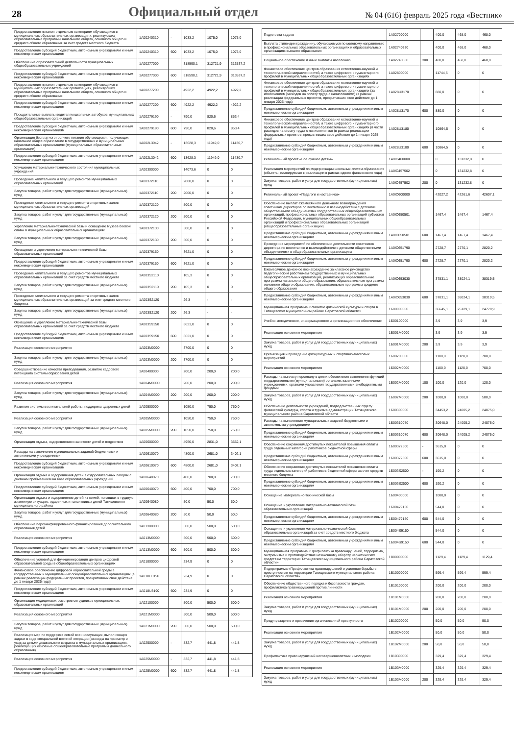28 Официальный отдел № 04 (616) февраль 2025 года «Вестник»
| Предоставление питания отдельным категориям обучающихся в муниципальных образовательных организациях, реализующих образовательные программы начального общего, основного общего и среднего общего образования за счет средств местного бюджета | 1А00240310 | - | 1033,2 | 1075,0 | 1075,0 |
| Предоставление субсидий бюджетным, автономным учреждениям и иным некоммерческим организациям | 1А00240310 | 600 | 1033,2 | 1075,0 | 1075,0 |
| Обеспечение образовательной деятельности муниципальных общеобразовательных учреждений | 1А00277000 | | 318590,1 | 312721,9 | 313537,2 |
| Предоставление субсидий бюджетным, автономным учреждениям и иным некоммерческим организациям | 1А00277000 | 600 | 318590,1 | 312721,9 | 313537,2 |
| Предоставление питания отдельным категориям обучающихся в муниципальных образовательных организациях, реализующих образовательные программы начального общего, основного общего и среднего общего образования | 1А00277200 | | 4922,2 | 4922,2 | 4922,2 |
| Предоставление субсидий бюджетным, автономным учреждениям и иным некоммерческим организациям | 1А00277200 | 600 | 4922,2 | 4922,2 | 4922,2 |
| Поощрительные выплаты водителям школьных автобусов муниципальных общеобразовательных организаций | 1А00279190 | - | 790,0 | 820,6 | 853,4 |
| Предоставление субсидий бюджетным, автономным учреждениям и иным некоммерческим организациям | 1А00279190 | 600 | 790,0 | 820,6 | 853,4 |
| Организация бесплатного горячего питания обучающихся, получающих начальное общее образование в государственных и муниципальных образовательных организациях (муниципальные образовательные организации) | 1А002L3042 | - | 13628,3 | 11949,0 | 11430,7 |
| Предоставление субсидий бюджетным, автономным учреждениям и иным некоммерческим организациям | 1А002L3042 | 600 | 13628,3 | 11949,0 | 11430,7 |
| Улучшение материально-технического состояния муниципальных учреждений | 1А00300000 | | 14073,6 | 0 | 0 |
| Проведение капитального и текущего ремонтов муниципальных образовательных организаций | 1А00372110 | | 2000,0 | 0 | 0 |
| Закупка товаров, работ и услуг для государственных (муниципальных) нужд | 1А00372110 | 200 | 2000,0 | 0 | 0 |
| Проведение капитального и текущего ремонта спортивных залов муниципальных образовательных организаций | 1А00372120 | | 500,0 | 0 | 0 |
| Закупка товаров, работ и услуг для государственных (муниципальных) нужд | 1А00372120 | 200 | 500,0 | 0 | 0 |
| Укрепление материально-технической базы и оснащение музеев боевой славы в муниципальных образовательных организациях | 1А00372130 | | 500,0 | 0 | 0 |
| Закупка товаров, работ и услуг для государственных (муниципальных) нужд | 1А00372130 | 200 | 500,0 | 0 | 0 |
| Оснащение и укрепление материально-технической базы образовательных организаций | 1А00379150 | | 3621,0 | 0 | 0 |
| Предоставление субсидий бюджетным, автономным учреждениям и иным некоммерческим организациям | 1А00379150 | 600 | 3621,0 | 0 | 0 |
| Проведение капитального и текущего ремонтов муниципальных образовательных организаций за счет средств местного бюджета | 1А003S2110 | | 105,3 | 0 | 0 |
| Закупка товаров, работ и услуг для государственных (муниципальных) нужд | 1А003S2110 | 200 | 105,3 | 0 | 0 |
| Проведение капитального и текущего ремонта спортивных залов муниципальных образовательных организаций за счет средств местного бюджета | 1А003S2120 | | 26,3 | - | - |
| Закупка товаров, работ и услуг для государственных (муниципальных) нужд | 1А003S2120 | 200 | 26,3 | - | - |
| Оснащение и укрепление материально-технической базы образовательных организаций за счет средств местного бюджета | 1А003S9150 | | 3621,0 | 0 | 0 |
| Предоставление субсидий бюджетным, автономным учреждениям и иным некоммерческим организациям | 1А003S9150 | 600 | 3621,0 | 0 | 0 |
| Реализация основного мероприятия | 1А003М0000 | | 3700,0 | 0 | 0 |
| Закупка товаров, работ и услуг для государственных (муниципальных) нужд | 1А003М0000 | 200 | 3700,0 | 0 | 0 |
| Совершенствование качества преподавания, развитие кадрового потенциала системы образования детей | 1А00400000 | | 200,0 | 200,0 | 200,0 |
| Реализация основного мероприятия | 1А004М0000 | | 200,0 | 200,0 | 200,0 |
| Закупка товаров, работ и услуг для государственных (муниципальных) нужд | 1А004М0000 | 200 | 200,0 | 200,0 | 200,0 |
| Развитие системы воспитательной работы, поддержка одаренных детей | 1А00500000 | | 1050,0 | 750,0 | 750,0 |
| Реализация основного мероприятия | 1А005М0000 | | 1050,0 | 750,0 | 750,0 |
| Закупка товаров, работ и услуг для государственных (муниципальных) нужд | 1А005М0000 | 200 | 1050,0 | 750,0 | 750,0 |
| Организация отдыха, оздоровления и занятости детей и подростков | 1А00600000 | | 4950,0 | 2831,0 | 3552,1 |
| Расходы на выполнение муниципальных заданий бюджетными и автономными учреждениями | 1А00610070 | | 4800,0 | 2681,0 | 3402,1 |
| Предоставление субсидий бюджетным, автономным учреждениям и иным некоммерческим организациям | 1А00610070 | 600 | 4800,0 | 2681,0 | 3402,1 |
| Организация отдыха и оздоровления детей в оздоровительных лагерях с дневным пребыванием на базе образовательных учреждений | 1А00640070 | | 400,0 | 700,0 | 700,0 |
| Предоставление субсидий бюджетным, автономным учреждениям и иным некоммерческим организациям | 1А00640070 | 600 | 400,0 | 700,0 | 700,0 |
| Организация отдыха и оздоровление детей из семей, попавших в трудную жизненную ситуацию, одаренных и талантливых детей Татищевского муниципального района | 1А00640080 | | 50,0 | 50,0 | 50,0 |
| Закупка товаров, работ и услуг для государственных (муниципальных) нужд | 1А00640080 | 200 | 50,0 | 50,0 | 50,0 |
| Обеспечение персонифицированного финансирования дополнительного образования детей | 1А01300000 | | 500,0 | 500,0 | 500,0 |
| Реализация основного мероприятия | 1А013М0000 | | 500,0 | 500,0 | 500,0 |
| Предоставление субсидий бюджетным, автономным учреждениям и иным некоммерческим организациям | 1А013М0000 | 600 | 500,0 | 500,0 | 500,0 |
| Обеспечение условий для функционирования центров цифровой образовательной среды в общеобразовательных организациях | 1А01800000 | | 234,9 | 0 | 0 |
| Финансовое обеспечение цифровой образовательной среды в государственных и муниципальных общеобразовательных организациях (в рамках реализации федеральных проектов, прекративших свое действие до 1 января 2025 года) | 1А018U3190 | | 234,9 | 0 | 0 |
| Предоставление субсидий бюджетным, автономным учреждениям и иным некоммерческим организациям | 1А018U3190 | 600 | 234,9 | 0 | 0 |
| Организация медицинских осмотров сотрудников муниципальных образовательных организаций | 1А02100000 | | 500,0 | 500,0 | 500,0 |
| Реализация основного мероприятия | 1А021М0000 | | 500,0 | 500,0 | 500,0 |
| Закупка товаров, работ и услуг для государственных (муниципальных) нужд | 1А021М0000 | 200 | 500,0 | 500,0 | 500,0 |
| Реализация мер по поддержке семей военнослужащих, выполняющих задачи в ходе специальной военной операции (расходы на присмотр и уход за детьми дошкольного возраста в муниципальных организациях, реализующих основные общеобразовательные программы дошкольного образования) | 1А02500000 | - | 832,7 | 441,8 | 441,8 |
| Реализация основного мероприятия | 1А025М0000 | - | 832,7 | 441,8 | 441,8 |
| Предоставление субсидий бюджетным, автономным учреждениям и иным некоммерческим организациям | 1А025М0000 | 600 | 832,7 | 441,8 | 441,8 |
| Подготовка кадров | 1А02700000 | | 400,0 | 468,0 | 468,0 |
| Выплата стипендии гражданину, обучающемуся по целевому направлению в профессиональных образовательных организациях и образовательных организациях высшего образования | 1А02740330 | | 400,0 | 468,0 | 468,0 |
| Социальное обеспечение и иные выплаты населению | 1А02740330 | 300 | 400,0 | 468,0 | 468,0 |
| Финансовое обеспечение центров образования естественно-научной и технологической направленностей, а также цифрового и гуманитарного профилей в муниципальных общеобразовательных организациях | 1А02800000 | | 11744,5 | 0 | 0 |
| Финансовое обеспечение центров образования естественно-научной и технологической направленностей, а также цифрового и гуманитарного профилей в муниципальных общеобразовательных организациях (за исключением расходов на оплату труда с начислениями) (в рамках реализации федеральных проектов, прекративших свое действие до 1 января 2025 года) | 1А028U3170 | | 880,0 | 0 | 0 |
| Предоставление субсидий бюджетным, автономным учреждениям и иным некоммерческим организациям | 1А028U3170 | 600 | 880,0 | 0 | 0 |
| Финансовое обеспечение центров образования естественно-научной и технологической направленностей, а также цифрового и гуманитарного профилей в муниципальных общеобразовательных организациях (в части расходов на оплату труда с начислениями) (в рамках реализации федеральных проектов, прекративших свое действие до 1 января 2025 года) | 1А028U3180 | | 10864,5 | 0 | 0 |
| Предоставление субсидий бюджетным, автономным учреждениям и иным некоммерческим организациям | 1А028U3180 | 600 | 10864,5 | 0 | 0 |
| Региональный проект «Все лучшее детям» | 1А0Ю400000 | | 0 | 131232,8 | 0 |
| Реализация мероприятий по модернизации школьных систем образования (объекты, планируемые к реализации в рамках одного финансового года) | 1А0Ю457502 | | 0 | 131232,8 | 0 |
| Закупка товаров, работ и услуг для государственных (муниципальных) нужд | 1А0Ю457502 | 200 | 0 | 131232,8 | 0 |
| Региональный проект «Педагоги и наставники» | 1А0Ю600000 | | 42027,2 | 42261,6 | 42607,1 |
| Обеспечение выплат ежемесячного денежного вознаграждения советникам директоров по воспитанию и взаимодействию с детскими общественными объединениями государственных общеобразовательных организаций, профессиональных образовательных организаций субъектов Российской Федерации, муниципальных общеобразовательных организаций и профессиональных образовательных организаций (общеобразовательные организации) | 1А0Ю650501 | | 1467,4 | 1467,4 | 1467,4 |
| Предоставление субсидий бюджетным, автономным учреждениям и иным некоммерческим организациям | 1А0Ю650501 | 600 | 1467,4 | 1467,4 | 1467,4 |
| Проведение мероприятий по обеспечению деятельности советников директора по воспитанию и взаимодействию с детскими общественными объединениями в общеобразовательных организациях | 1А0Ю651790 | | 2728,7 | 2770,1 | 2820,2 |
| Предоставление субсидий бюджетным, автономным учреждениям и иным некоммерческим организациям | 1А0Ю651790 | 600 | 2728,7 | 2770,1 | 2820,2 |
| Ежемесячное денежное вознаграждение за классное руководство педагогическим работникам государственных и муниципальных общеобразовательных организаций, реализующих образовательные программы начального общего образования, образовательные программы основного общего образования, образовательные программы среднего общего образования | 1А0Ю653030 | | 37831,1 | 38024,1 | 38319,5 |
| Предоставление субсидий бюджетным, автономным учреждениям и иным некоммерческим организациям | 1А0Ю653030 | 600 | 37831,1 | 38024,1 | 38319,5 |
| Муниципальная программа «Развитие физической культуры и спорта в Татищевском муниципальном районе Саратовской области» | 1Б00000000 | | 36645,1 | 25129,1 | 24778,9 |
| Учебно-методическое, информационное и организационное обеспечение | 1Б00100000 | | 3,9 | 3,9 | 3,9 |
| Реализация основного мероприятия | 1Б001М0000 | | 3,9 | 3,9 | 3,9 |
| Закупка товаров, работ и услуг для государственных (муниципальных) нужд | 1Б001М0000 | 200 | 3,9 | 3,9 | 3,9 |
| Организация и проведение физкультурных и спортивно-массовых мероприятий | 1Б00200000 | | 1100,0 | 1120,0 | 700,0 |
| Реализация основного мероприятия | 1Б002М0000 | | 1100,0 | 1120,0 | 700,0 |
| Расходы на выплату персоналу в целях обеспечения выполнения функций государственными (муниципальными) органами, казенными учреждениями, органами управления государственными внебюджетными фондами | 1Б002М0000 | 100 | 100,0 | 120,0 | 120,0 |
| Закупка товаров, работ и услуг для государственных (муниципальных) нужд | 1Б002М0000 | 200 | 1000,0 | 1000,0 | 580,0 |
| Обеспечение деятельности учреждений, подведомственных отделу физической культуры, спорта и туризма администрации Татищевского муниципального района Саратовской области | 1Б00300000 | | 34453,2 | 24005,2 | 24075,0 |
| Расходы на выполнение муниципальных заданий бюджетными и автономными учреждениями | 1Б00310070 | | 30648,0 | 24005,2 | 24075,0 |
| Предоставление субсидий бюджетным, автономным учреждениям и иным некоммерческим организациям | 1Б00310070 | 600 | 30648,0 | 24005,2 | 24075,0 |
| Обеспечение сохранения достигнутых показателей повышения оплаты труда отдельных категорий работников бюджетной сферы | 1Б00372500 | - | 3615,0 | 0 | 0 |
| Предоставление субсидий бюджетным, автономным учреждениям и иным некоммерческим организациям | 1Б00372500 | 600 | 3615,0 | 0 | 0 |
| Обеспечение сохранения достигнутых показателей повышения оплаты труда отдельных категорий работников бюджетной сферы за счет средств местного бюджета | 1Б003S2500 | - | 190,2 | 0 | 0 |
| Предоставление субсидий бюджетным, автономным учреждениям и иным некоммерческим организациям | 1Б003S2500 | 600 | 190,2 | 0 | 0 |
| Оснащение материально-технической базы | 1Б00400000 | | 1088,0 | 0 | 0 |
| Оснащение и укрепление материально-технической базы образовательных организаций | 1Б00479150 | | 544,0 | 0 | 0 |
| Предоставление субсидий бюджетным, автономным учреждениям и иным некоммерческим организациям | 1Б00479150 | 600 | 544,0 | 0 | 0 |
| Оснащение и укрепление материально-технической базы образовательных организаций за счет средств местного бюджета | 1Б004S9150 | | 544,0 | 0 | 0 |
| Предоставление субсидий бюджетным, автономным учреждениям и иным некоммерческим организациям | 1Б004S9150 | 600 | 544,0 | 0 | 0 |
| Муниципальная программа «Профилактика правонарушений, терроризма, экстремизма и противодействие незаконному обороту наркотических средств на территории Татищевского муниципального района Саратовской области» | 1В00000000 | | 1129,4 | 1129,4 | 1129,4 |
| Подпрограмма «Профилактика правонарушений и усиление борьбы с преступностью на территории Татищевского муниципального района Саратовской области» | 1В10000000 | | 599,4 | 599,4 | 599,4 |
| Обеспечение общественного порядка и безопасности граждан, профилактика правонарушений против личности | 1В10100000 | | 200,0 | 200,0 | 200,0 |
| Реализация основного мероприятия | 1В101М0000 | | 200,0 | 200,0 | 200,0 |
| Закупка товаров, работ и услуг для государственных (муниципальных) нужд | 1В101М0000 | 200 | 200,0 | 200,0 | 200,0 |
| Предупреждение и пресечение организованной преступности | 1В10200000 | | 50,0 | 50,0 | 50,0 |
| Реализация основного мероприятия | 1В102М0000 | | 50,0 | 50,0 | 50,0 |
| Закупка товаров, работ и услуг для государственных (муниципальных) нужд | 1В102М0000 | 200 | 50,0 | 50,0 | 50,0 |
| Профилактика правонарушений несовершеннолетних и молодежи | 1В10300000 | | 329,4 | 329,4 | 329,4 |
| Реализация основного мероприятия | 1В103М0000 | | 329,4 | 329,4 | 329,4 |
| Закупка товаров, работ и услуг для государственных (муниципальных) нужд | 1В103М0000 | 200 | 329,4 | 329,4 | 329,4 |